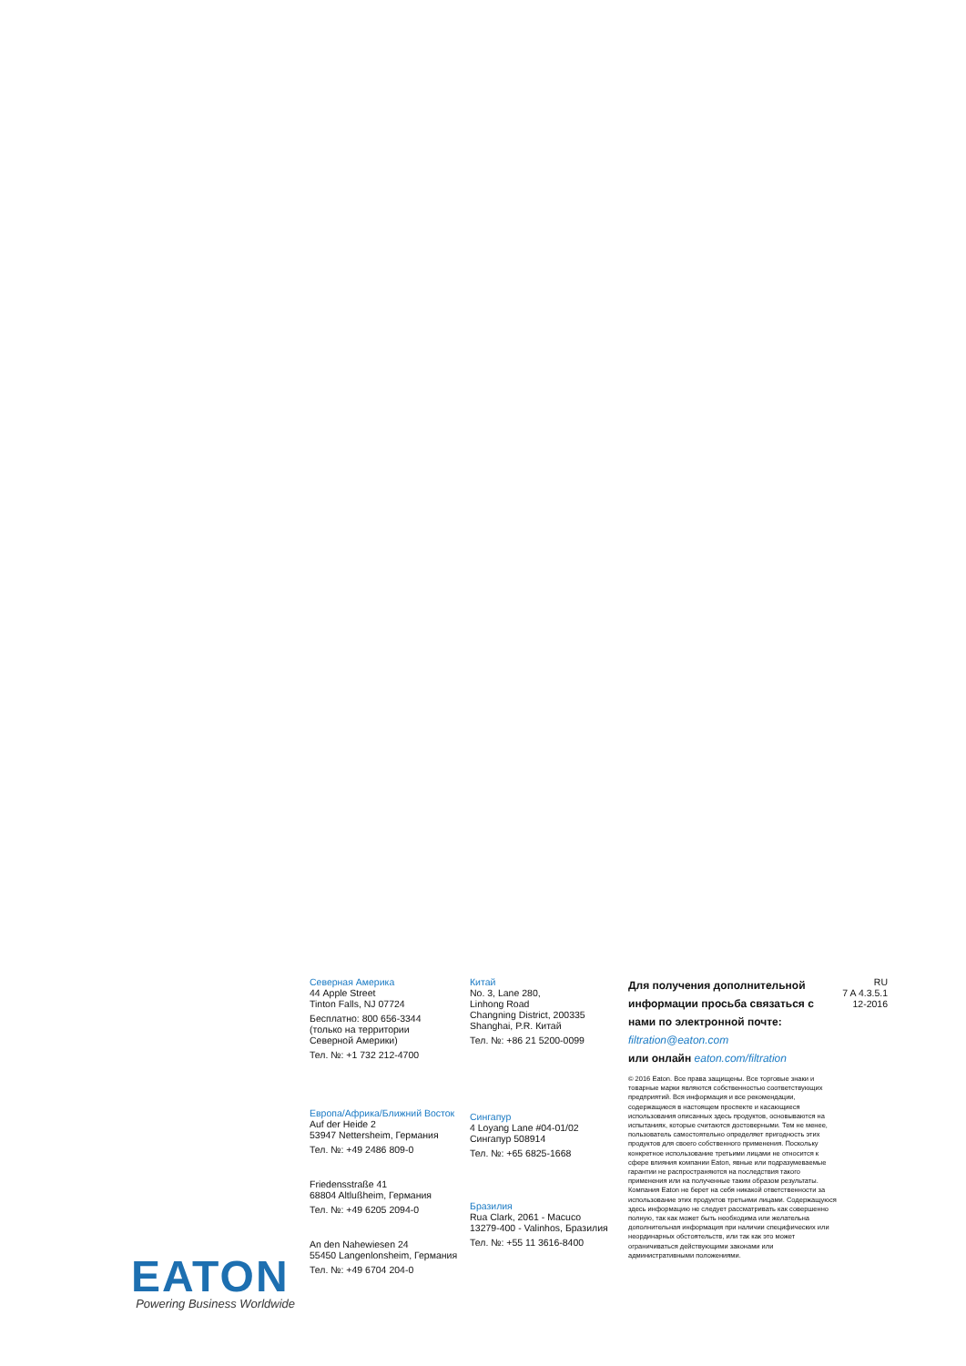Северная Америка
44 Apple Street
Tinton Falls, NJ 07724
Бесплатно: 800 656-3344
(только на территории
Северной Америки)
Тел. №: +1 732 212-4700
Европа/Африка/Ближний Восток
Auf der Heide 2
53947 Nettersheim, Германия
Тел. №: +49 2486 809-0
Friedensstraße 41
68804 Altlußheim, Германия
Тел. №: +49 6205 2094-0
An den Nahewiesen 24
55450 Langenlonsheim, Германия
Тел. №: +49 6704 204-0
Китай
No. 3, Lane 280,
Linhong Road
Changning District, 200335
Shanghai, P.R. Китай
Тел. №: +86 21 5200-0099
Сингапур
4 Loyang Lane #04-01/02
Сингапур 508914
Тел. №: +65 6825-1668
Бразилия
Rua Clark, 2061 - Macuco
13279-400 - Valinhos, Бразилия
Тел. №: +55 11 3616-8400
Для получения дополнительной информации просьба связаться с нами по электронной почте: filtration@eaton.com
или онлайн eaton.com/filtration
© 2016 Eaton. Все права защищены. Все торговые знаки и товарные марки являются собственностью соответствующих предприятий. Вся информация и все рекомендации, содержащиеся в настоящем проспекте и касающиеся использования описанных здесь продуктов, основываются на испытаниях, которые считаются достоверными. Тем не менее, пользователь самостоятельно определяет пригодность этих продуктов для своего собственного применения. Поскольку конкретное использование третьими лицами не относится к сфере влияния компании Eaton, явные или подразумеваемые гарантии не распространяются на последствия такого применения или на полученные таким образом результаты. Компания Eaton не берет на себя никакой ответственности за использование этих продуктов третьими лицами. Содержащуюся здесь информацию не следует рассматривать как совершенно полную, так как может быть необходима или желательна дополнительная информация при наличии специфических или неординарных обстоятельств, или так как это может ограничиваться действующими законами или административными положениями.
RU
7 A 4.3.5.1
12-2016
EATON
Powering Business Worldwide